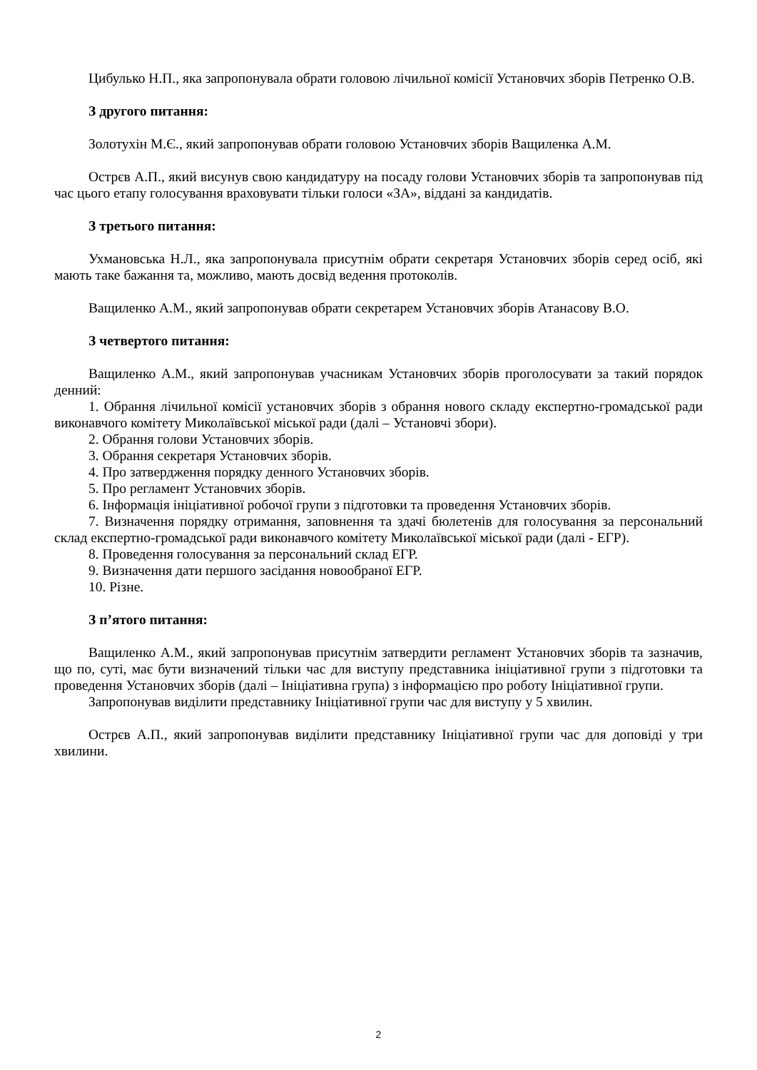Цибулько Н.П., яка запропонувала обрати головою лічильної комісії Установчих зборів Петренко О.В.
З другого питання:
Золотухін М.Є., який запропонував обрати головою Установчих зборів Ващиленка А.М.
Острєв А.П., який висунув свою кандидатуру на посаду голови Установчих зборів та запропонував під час цього етапу голосування враховувати тільки голоси «ЗА», віддані за кандидатів.
З третього питання:
Ухмановська Н.Л., яка запропонувала присутнім обрати секретаря Установчих зборів серед осіб, які мають таке бажання та, можливо, мають досвід ведення протоколів.
Ващиленко А.М., який запропонував обрати секретарем Установчих зборів Атанасову В.О.
З четвертого питання:
Ващиленко А.М., який запропонував учасникам Установчих зборів проголосувати за такий порядок денний:
1. Обрання лічильної комісії установчих зборів з обрання нового складу експертно-громадської ради виконавчого комітету Миколаївської міської ради (далі – Установчі збори).
2. Обрання голови Установчих зборів.
3. Обрання секретаря Установчих зборів.
4. Про затвердження порядку денного Установчих зборів.
5. Про регламент Установчих зборів.
6. Інформація ініціативної робочої групи з підготовки та проведення Установчих зборів.
7. Визначення порядку отримання, заповнення та здачі бюлетенів для голосування за персональний склад експертно-громадської ради виконавчого комітету Миколаївської міської ради (далі - ЕГР).
8. Проведення голосування за персональний склад ЕГР.
9. Визначення дати першого засідання новообраної ЕГР.
10. Різне.
З п’ятого питання:
Ващиленко А.М., який запропонував присутнім затвердити регламент Установчих зборів та зазначив, що по, суті, має бути визначений тільки час для виступу представника ініціативної групи з підготовки та проведення Установчих зборів (далі – Ініціативна група) з інформацією про роботу Ініціативної групи.
Запропонував виділити представнику Ініціативної групи час для виступу у 5 хвилин.
Острєв А.П., який запропонував виділити представнику Ініціативної групи час для доповіді у три хвилини.
2